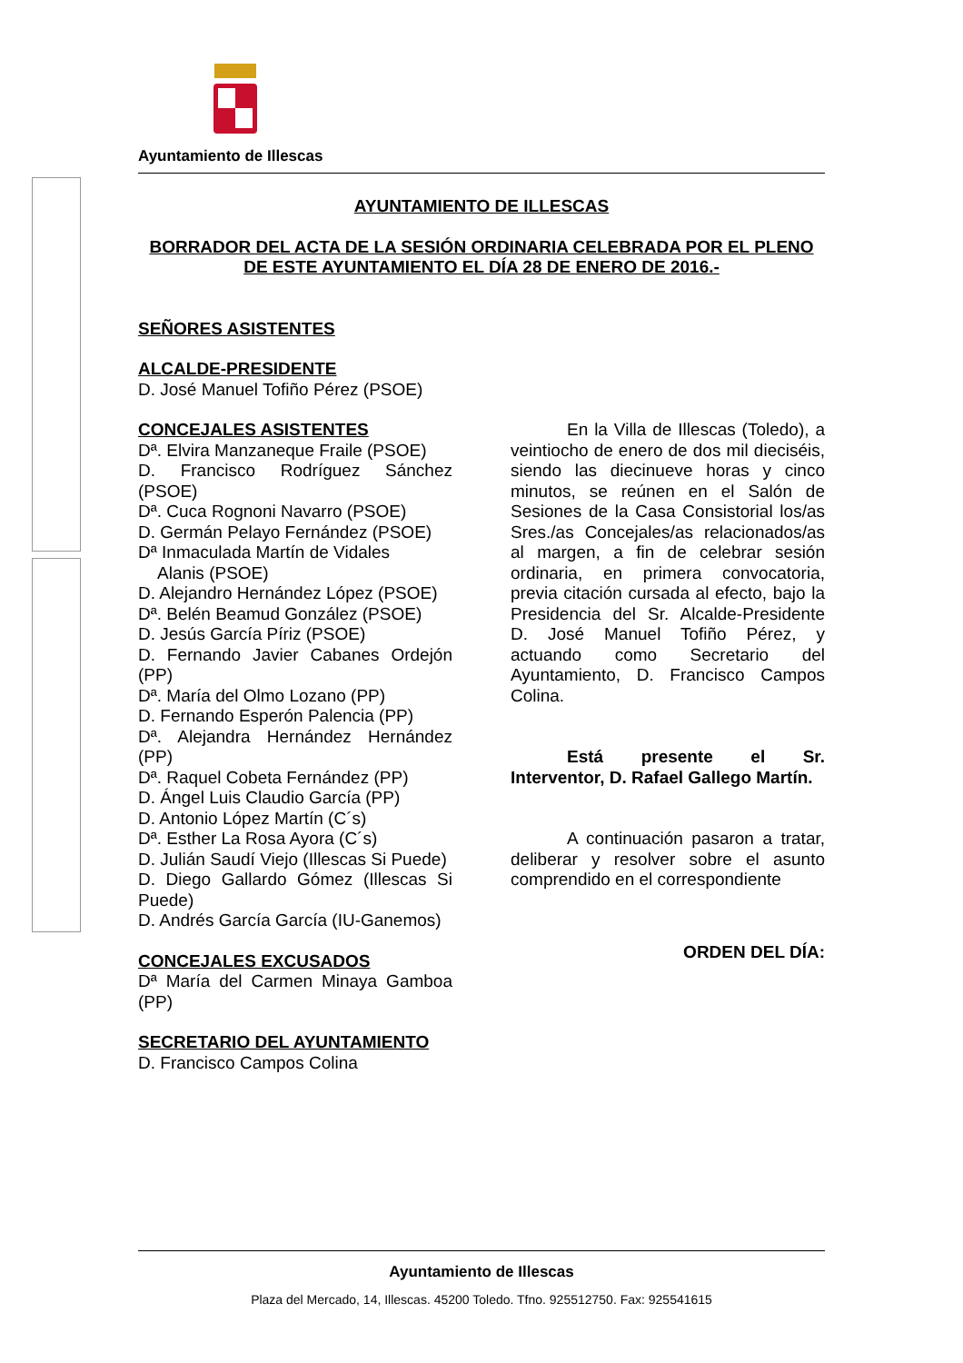Ayuntamiento de Illescas
AYUNTAMIENTO DE ILLESCAS
BORRADOR DEL ACTA DE LA SESIÓN ORDINARIA CELEBRADA POR EL PLENO DE ESTE AYUNTAMIENTO EL DÍA 28 DE ENERO DE 2016.-
SEÑORES ASISTENTES
ALCALDE-PRESIDENTE
D. José Manuel Tofiño Pérez (PSOE)
CONCEJALES ASISTENTES
Dª. Elvira Manzaneque Fraile (PSOE)
D. Francisco Rodríguez Sánchez (PSOE)
Dª. Cuca Rognoni Navarro (PSOE)
D. Germán Pelayo Fernández (PSOE)
Dª Inmaculada Martín de Vidales
Alanis (PSOE)
D. Alejandro Hernández López (PSOE)
Dª. Belén Beamud González (PSOE)
D. Jesús García Píriz (PSOE)
D. Fernando Javier Cabanes Ordejón (PP)
Dª. María del Olmo Lozano (PP)
D. Fernando Esperón Palencia (PP)
Dª. Alejandra Hernández Hernández (PP)
Dª. Raquel Cobeta Fernández (PP)
D. Ángel Luis Claudio García (PP)
D. Antonio López Martín (C´s)
Dª. Esther La Rosa Ayora (C´s)
D. Julián Saudí Viejo (Illescas Si Puede)
D. Diego Gallardo Gómez (Illescas Si Puede)
D. Andrés García García (IU-Ganemos)
CONCEJALES EXCUSADOS
Dª María del Carmen Minaya Gamboa (PP)
SECRETARIO DEL AYUNTAMIENTO
D. Francisco Campos Colina
En la Villa de Illescas (Toledo), a veintiocho de enero de dos mil dieciséis, siendo las diecinueve horas y cinco minutos, se reúnen en el Salón de Sesiones de la Casa Consistorial los/as Sres./as Concejales/as relacionados/as al margen, a fin de celebrar sesión ordinaria, en primera convocatoria, previa citación cursada al efecto, bajo la Presidencia del Sr. Alcalde-Presidente D. José Manuel Tofiño Pérez, y actuando como Secretario del Ayuntamiento, D. Francisco Campos Colina.
Está presente el Sr. Interventor, D. Rafael Gallego Martín.
A continuación pasaron a tratar, deliberar y resolver sobre el asunto comprendido en el correspondiente
ORDEN DEL DÍA:
Ayuntamiento de Illescas
Plaza del Mercado, 14, Illescas. 45200 Toledo. Tfno. 925512750. Fax: 925541615